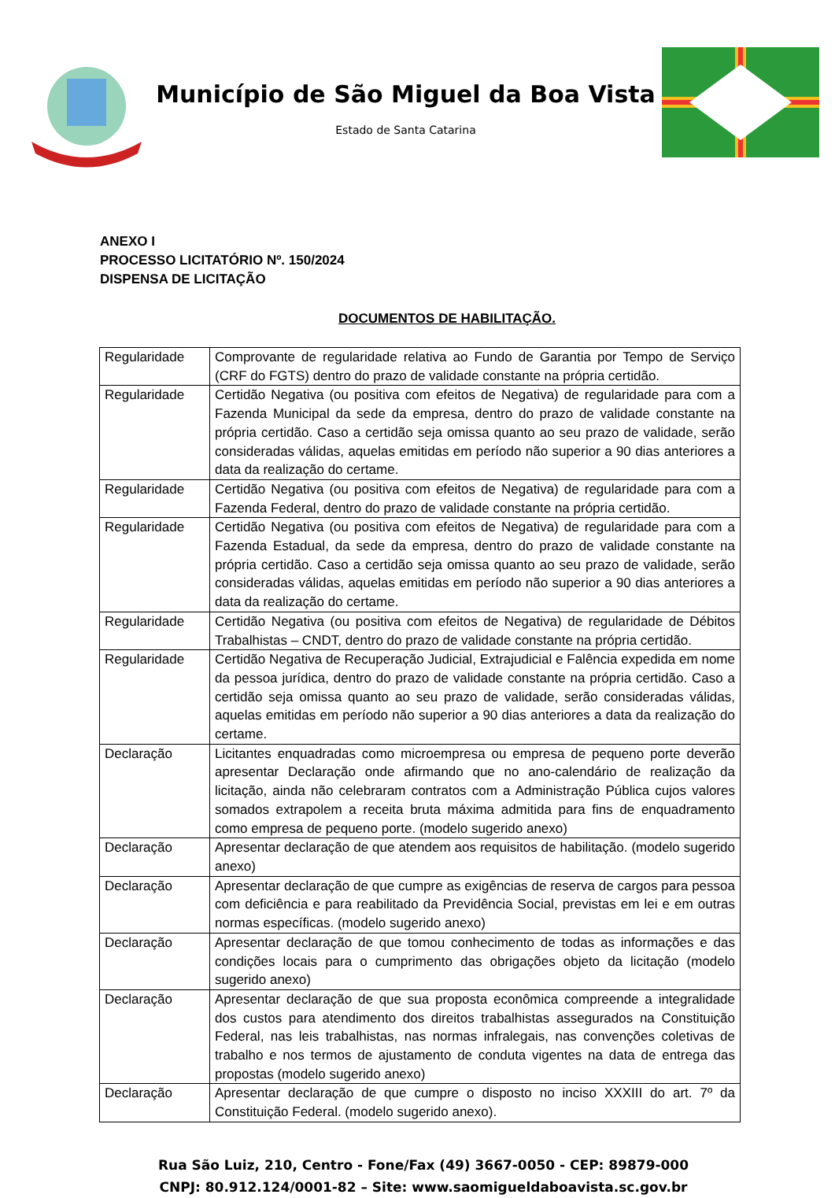Município de São Miguel da Boa Vista
Estado de Santa Catarina
ANEXO I
PROCESSO LICITATÓRIO Nº. 150/2024
DISPENSA DE LICITAÇÃO
DOCUMENTOS DE HABILITAÇÃO.
| Regularidade | Comprovante de regularidade relativa ao Fundo de Garantia por Tempo de Serviço (CRF do FGTS) dentro do prazo de validade constante na própria certidão. |
| Regularidade | Certidão Negativa (ou positiva com efeitos de Negativa) de regularidade para com a Fazenda Municipal da sede da empresa, dentro do prazo de validade constante na própria certidão. Caso a certidão seja omissa quanto ao seu prazo de validade, serão consideradas válidas, aquelas emitidas em período não superior a 90 dias anteriores a data da realização do certame. |
| Regularidade | Certidão Negativa (ou positiva com efeitos de Negativa) de regularidade para com a Fazenda Federal, dentro do prazo de validade constante na própria certidão. |
| Regularidade | Certidão Negativa (ou positiva com efeitos de Negativa) de regularidade para com a Fazenda Estadual, da sede da empresa, dentro do prazo de validade constante na própria certidão. Caso a certidão seja omissa quanto ao seu prazo de validade, serão consideradas válidas, aquelas emitidas em período não superior a 90 dias anteriores a data da realização do certame. |
| Regularidade | Certidão Negativa (ou positiva com efeitos de Negativa) de regularidade de Débitos Trabalhistas – CNDT, dentro do prazo de validade constante na própria certidão. |
| Regularidade | Certidão Negativa de Recuperação Judicial, Extrajudicial e Falência expedida em nome da pessoa jurídica, dentro do prazo de validade constante na própria certidão. Caso a certidão seja omissa quanto ao seu prazo de validade, serão consideradas válidas, aquelas emitidas em período não superior a 90 dias anteriores a data da realização do certame. |
| Declaração | Licitantes enquadradas como microempresa ou empresa de pequeno porte deverão apresentar Declaração onde afirmando que no ano-calendário de realização da licitação, ainda não celebraram contratos com a Administração Pública cujos valores somados extrapolem a receita bruta máxima admitida para fins de enquadramento como empresa de pequeno porte. (modelo sugerido anexo) |
| Declaração | Apresentar declaração de que atendem aos requisitos de habilitação. (modelo sugerido anexo) |
| Declaração | Apresentar declaração de que cumpre as exigências de reserva de cargos para pessoa com deficiência e para reabilitado da Previdência Social, previstas em lei e em outras normas específicas. (modelo sugerido anexo) |
| Declaração | Apresentar declaração de que tomou conhecimento de todas as informações e das condições locais para o cumprimento das obrigações objeto da licitação (modelo sugerido anexo) |
| Declaração | Apresentar declaração de que sua proposta econômica compreende a integralidade dos custos para atendimento dos direitos trabalhistas assegurados na Constituição Federal, nas leis trabalhistas, nas normas infralegais, nas convenções coletivas de trabalho e nos termos de ajustamento de conduta vigentes na data de entrega das propostas (modelo sugerido anexo) |
| Declaração | Apresentar declaração de que cumpre o disposto no inciso XXXIII do art. 7º da Constituição Federal. (modelo sugerido anexo). |
Rua São Luiz, 210, Centro - Fone/Fax (49) 3667-0050 - CEP: 89879-000
CNPJ: 80.912.124/0001-82 – Site: www.saomigueldaboavista.sc.gov.br